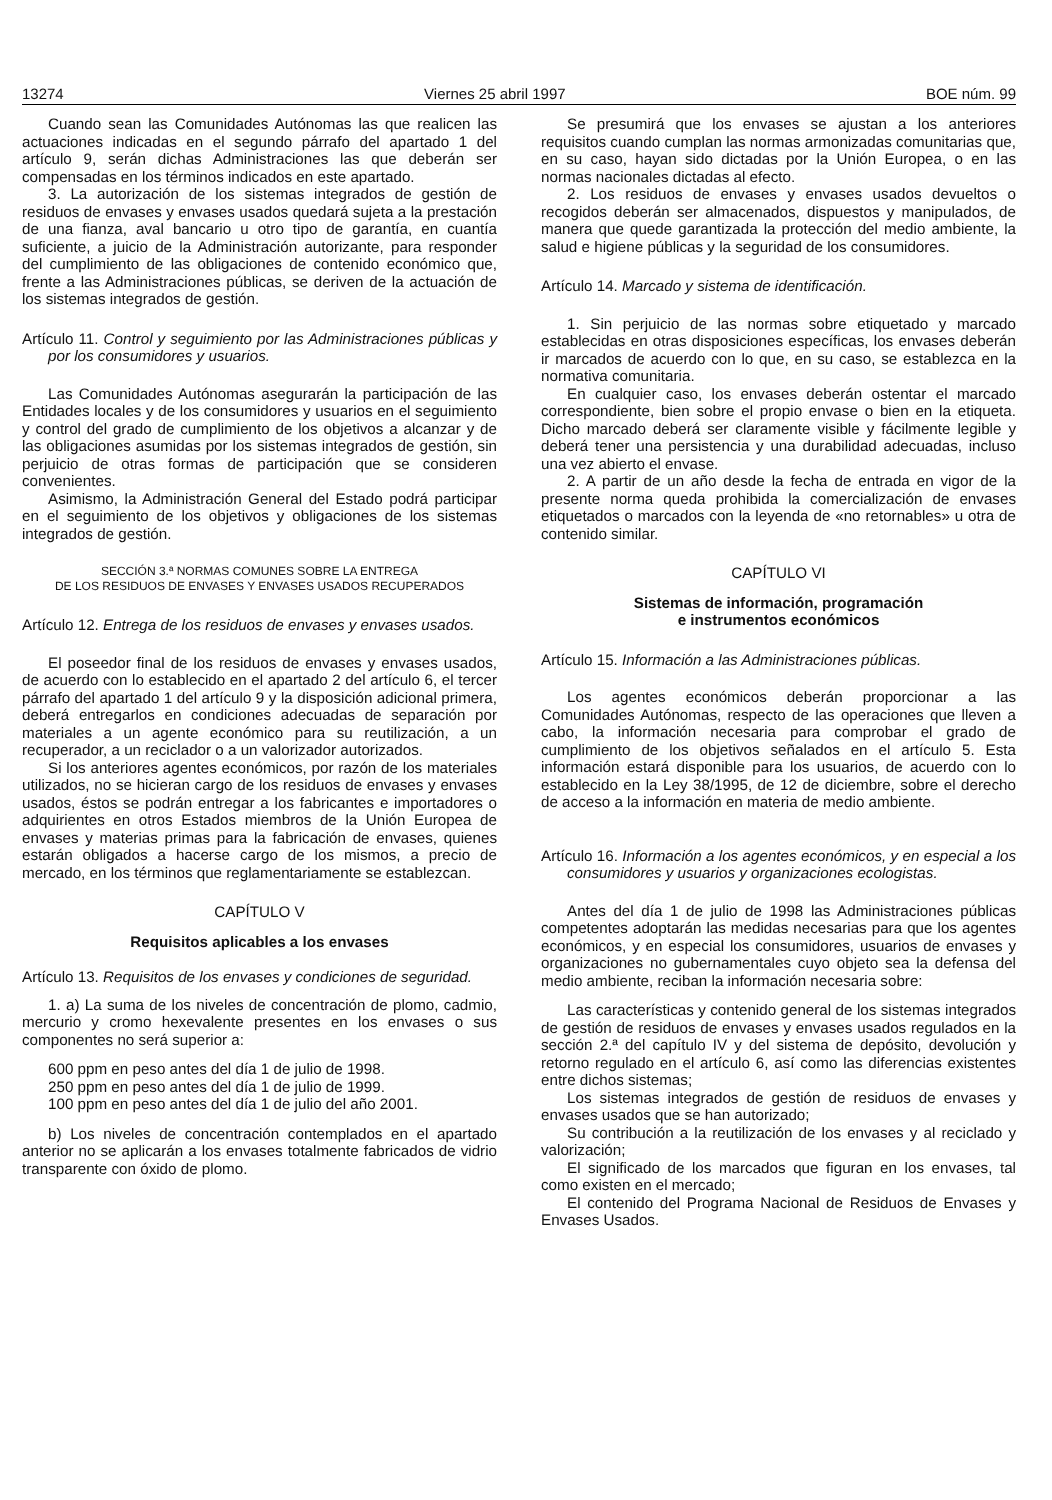13274 Viernes 25 abril 1997 BOE núm. 99
Cuando sean las Comunidades Autónomas las que realicen las actuaciones indicadas en el segundo párrafo del apartado 1 del artículo 9, serán dichas Administraciones las que deberán ser compensadas en los términos indicados en este apartado.
3. La autorización de los sistemas integrados de gestión de residuos de envases y envases usados quedará sujeta a la prestación de una fianza, aval bancario u otro tipo de garantía, en cuantía suficiente, a juicio de la Administración autorizante, para responder del cumplimiento de las obligaciones de contenido económico que, frente a las Administraciones públicas, se deriven de la actuación de los sistemas integrados de gestión.
Artículo 11. Control y seguimiento por las Administraciones públicas y por los consumidores y usuarios.
Las Comunidades Autónomas asegurarán la participación de las Entidades locales y de los consumidores y usuarios en el seguimiento y control del grado de cumplimiento de los objetivos a alcanzar y de las obligaciones asumidas por los sistemas integrados de gestión, sin perjuicio de otras formas de participación que se consideren convenientes.
Asimismo, la Administración General del Estado podrá participar en el seguimiento de los objetivos y obligaciones de los sistemas integrados de gestión.
SECCIÓN 3.ª NORMAS COMUNES SOBRE LA ENTREGA
DE LOS RESIDUOS DE ENVASES Y ENVASES USADOS RECUPERADOS
Artículo 12. Entrega de los residuos de envases y envases usados.
El poseedor final de los residuos de envases y envases usados, de acuerdo con lo establecido en el apartado 2 del artículo 6, el tercer párrafo del apartado 1 del artículo 9 y la disposición adicional primera, deberá entregarlos en condiciones adecuadas de separación por materiales a un agente económico para su reutilización, a un recuperador, a un reciclador o a un valorizador autorizados.
Si los anteriores agentes económicos, por razón de los materiales utilizados, no se hicieran cargo de los residuos de envases y envases usados, éstos se podrán entregar a los fabricantes e importadores o adquirientes en otros Estados miembros de la Unión Europea de envases y materias primas para la fabricación de envases, quienes estarán obligados a hacerse cargo de los mismos, a precio de mercado, en los términos que reglamentariamente se establezcan.
CAPÍTULO V
Requisitos aplicables a los envases
Artículo 13. Requisitos de los envases y condiciones de seguridad.
1. a) La suma de los niveles de concentración de plomo, cadmio, mercurio y cromo hexevalente presentes en los envases o sus componentes no será superior a:
600 ppm en peso antes del día 1 de julio de 1998.
250 ppm en peso antes del día 1 de julio de 1999.
100 ppm en peso antes del día 1 de julio del año 2001.
b) Los niveles de concentración contemplados en el apartado anterior no se aplicarán a los envases totalmente fabricados de vidrio transparente con óxido de plomo.
Se presumirá que los envases se ajustan a los anteriores requisitos cuando cumplan las normas armonizadas comunitarias que, en su caso, hayan sido dictadas por la Unión Europea, o en las normas nacionales dictadas al efecto.
2. Los residuos de envases y envases usados devueltos o recogidos deberán ser almacenados, dispuestos y manipulados, de manera que quede garantizada la protección del medio ambiente, la salud e higiene públicas y la seguridad de los consumidores.
Artículo 14. Marcado y sistema de identificación.
1. Sin perjuicio de las normas sobre etiquetado y marcado establecidas en otras disposiciones específicas, los envases deberán ir marcados de acuerdo con lo que, en su caso, se establezca en la normativa comunitaria.
En cualquier caso, los envases deberán ostentar el marcado correspondiente, bien sobre el propio envase o bien en la etiqueta. Dicho marcado deberá ser claramente visible y fácilmente legible y deberá tener una persistencia y una durabilidad adecuadas, incluso una vez abierto el envase.
2. A partir de un año desde la fecha de entrada en vigor de la presente norma queda prohibida la comercialización de envases etiquetados o marcados con la leyenda de «no retornables» u otra de contenido similar.
CAPÍTULO VI
Sistemas de información, programación
e instrumentos económicos
Artículo 15. Información a las Administraciones públicas.
Los agentes económicos deberán proporcionar a las Comunidades Autónomas, respecto de las operaciones que lleven a cabo, la información necesaria para comprobar el grado de cumplimiento de los objetivos señalados en el artículo 5. Esta información estará disponible para los usuarios, de acuerdo con lo establecido en la Ley 38/1995, de 12 de diciembre, sobre el derecho de acceso a la información en materia de medio ambiente.
Artículo 16. Información a los agentes económicos, y en especial a los consumidores y usuarios y organizaciones ecologistas.
Antes del día 1 de julio de 1998 las Administraciones públicas competentes adoptarán las medidas necesarias para que los agentes económicos, y en especial los consumidores, usuarios de envases y organizaciones no gubernamentales cuyo objeto sea la defensa del medio ambiente, reciban la información necesaria sobre:
Las características y contenido general de los sistemas integrados de gestión de residuos de envases y envases usados regulados en la sección 2.ª del capítulo IV y del sistema de depósito, devolución y retorno regulado en el artículo 6, así como las diferencias existentes entre dichos sistemas;
Los sistemas integrados de gestión de residuos de envases y envases usados que se han autorizado;
Su contribución a la reutilización de los envases y al reciclado y valorización;
El significado de los marcados que figuran en los envases, tal como existen en el mercado;
El contenido del Programa Nacional de Residuos de Envases y Envases Usados.